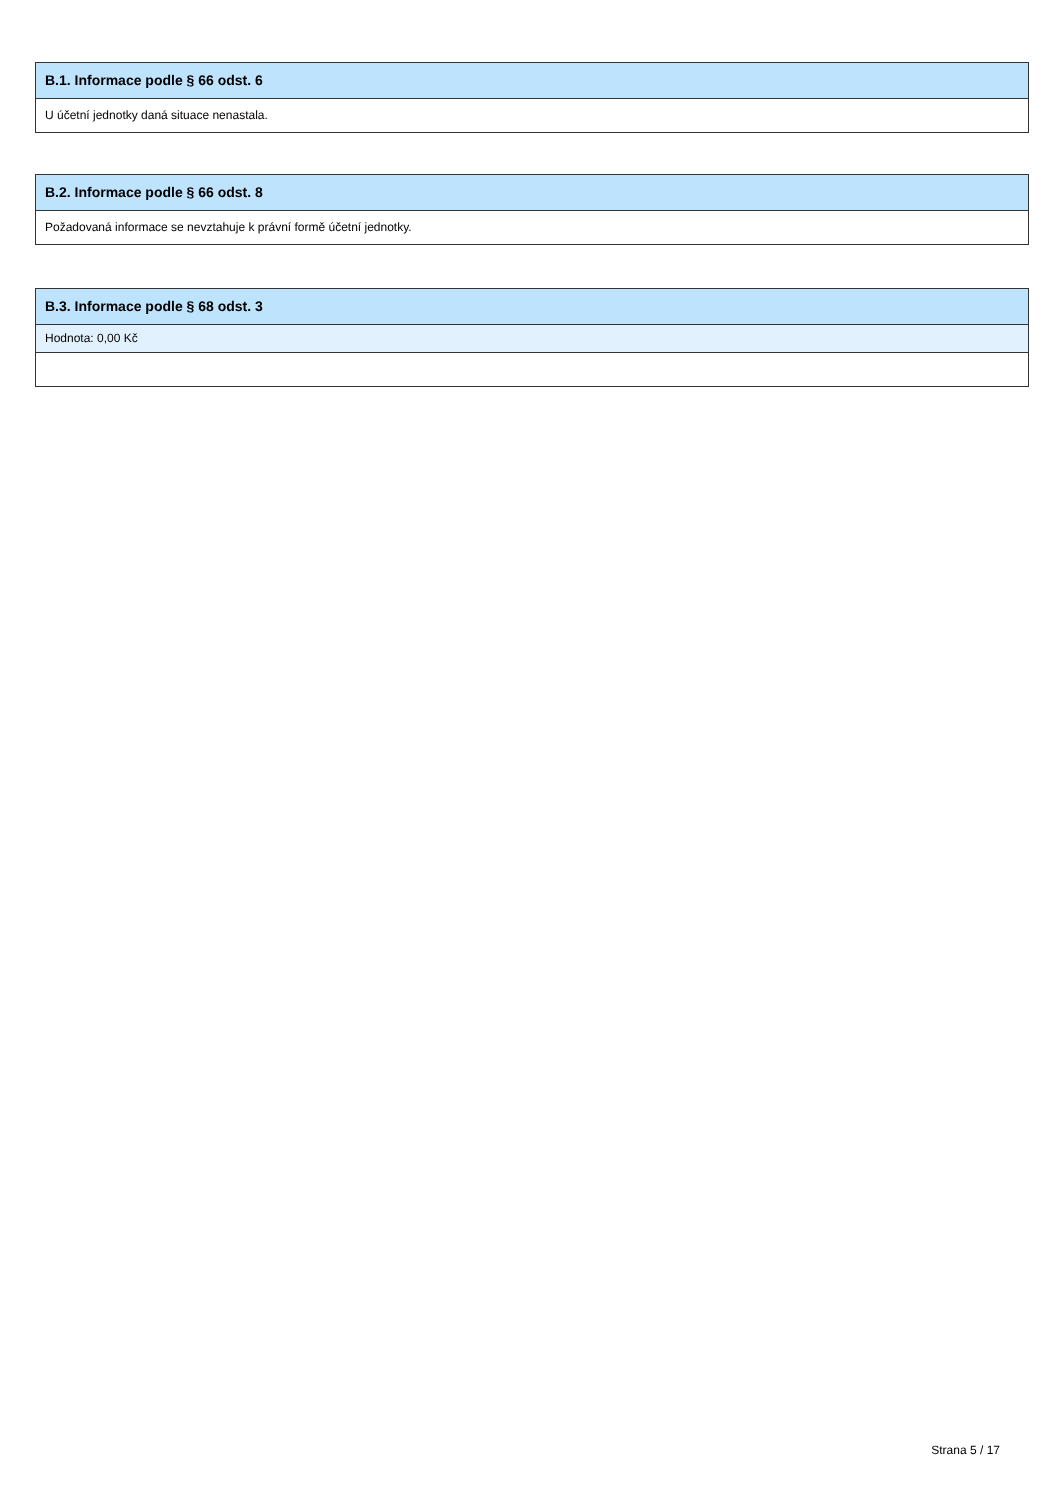B.1. Informace podle § 66 odst. 6
U účetní jednotky daná situace nenastala.
B.2. Informace podle § 66 odst. 8
Požadovaná informace se nevztahuje k právní formě účetní jednotky.
B.3. Informace podle § 68 odst. 3
Hodnota: 0,00 Kč
Strana 5 / 17